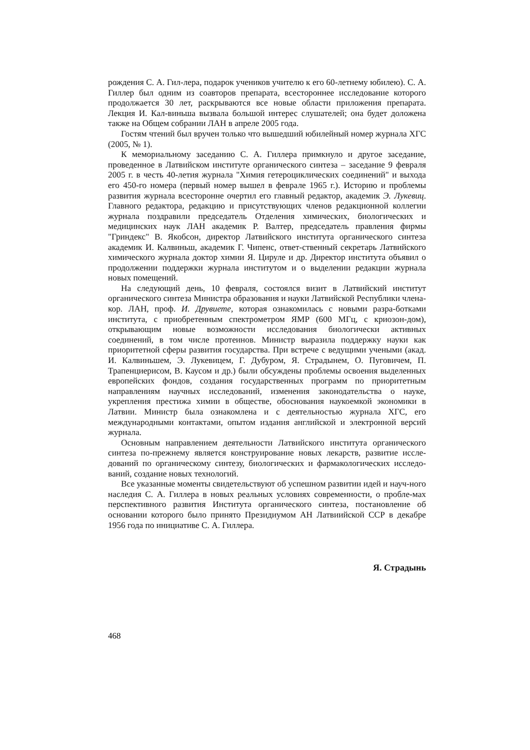рождения С. А. Гил-лера, подарок учеников учителю к его 60-летнему юбилею). С. А. Гиллер был одним из соавторов препарата, всестороннее исследование которого продолжается 30 лет, раскрываются все новые области приложения препарата. Лекция И. Кал-виньша вызвала большой интерес слушателей; она будет доложена также на Общем собрании ЛАН в апреле 2005 года.
Гостям чтений был вручен только что вышедший юбилейный номер журнала ХГС (2005, № 1).
К мемориальному заседанию С. А. Гиллера примкнуло и другое заседание, проведенное в Латвийском институте органического синтеза – заседание 9 февраля 2005 г. в честь 40-летия журнала "Химия гетероциклических соединений" и выхода его 450-го номера (первый номер вышел в феврале 1965 г.). Историю и проблемы развития журнала всесторонне очертил его главный редактор, академик Э. Лукевиц. Главного редактора, редакцию и присутствующих членов редакционной коллегии журнала поздравили председатель Отделения химических, биологических и медицинских наук ЛАН академик Р. Валтер, председатель правления фирмы "Гриндекс" В. Якобсон, директор Латвийского института органического синтеза академик И. Калвиньш, академик Г. Чипенс, ответ-ственный секретарь Латвийского химического журнала доктор химии Я. Цируле и др. Директор института объявил о продолжении поддержки журнала институтом и о выделении редакции журнала новых помещений.
На следующий день, 10 февраля, состоялся визит в Латвийский институт органического синтеза Министра образования и науки Латвийской Республики члена-кор. ЛАН, проф. И. Друвиете, которая ознакомилась с новыми разра-ботками института, с приобретенным спектрометром ЯМР (600 МГц, с криозон-дом), открывающим новые возможности исследования биологически активных соединений, в том числе протеинов. Министр выразила поддержку науки как приоритетной сферы развития государства. При встрече с ведущими учеными (акад. И. Калвиньшем, Э. Лукевицем, Г. Дубуром, Я. Страдынем, О. Пуговичем, П. Трапенциерисом, В. Каусом и др.) были обсуждены проблемы освоения выделенных европейских фондов, создания государственных программ по приоритетным направлениям научных исследований, изменения законодательства о науке, укрепления престижа химии в обществе, обоснования наукоемкой экономики в Латвии. Министр была ознакомлена и с деятельностью журнала ХГС, его международными контактами, опытом издания английской и электронной версий журнала.
Основным направлением деятельности Латвийского института органического синтеза по-прежнему является конструирование новых лекарств, развитие исслe-дований по органическому синтезу, биологических и фармакологических исследо-ваний, создание новых технологий.
Все указанные моменты свидетельствуют об успешном развитии идей и науч-ного наследия С. А. Гиллера в новых реальных условиях современности, о пробле-мах перспективного развития Института органического синтеза, постановление об основании которого было принято Президиумом АН Латвиийской ССР в декабре 1956 года по инициативе С. А. Гиллера.
Я. Страдынь
468